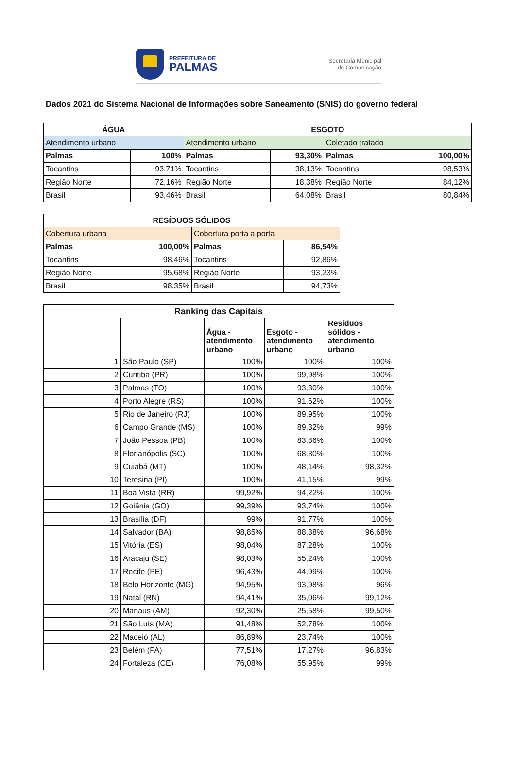PREFEITURA DE
PALMAS
Secretaria Municipal
de Comunicação
Dados 2021 do Sistema Nacional de Informações sobre Saneamento (SNIS) do governo federal
| ÁGUA | | ESGOTO | | | |
| --- | --- | --- | --- | --- | --- |
| Atendimento urbano | | Atendimento urbano | | Coletado tratado | |
| Palmas | 100% | Palmas | 93,30% | Palmas | 100,00% |
| Tocantins | 93,71% | Tocantins | 38,13% | Tocantins | 98,53% |
| Região Norte | 72,16% | Região Norte | 18,38% | Região Norte | 84,12% |
| Brasil | 93,46% | Brasil | 64,08% | Brasil | 80,84% |
| RESÍDUOS SÓLIDOS | | | |
| --- | --- | --- | --- |
| Cobertura urbana | | Cobertura porta a porta | |
| Palmas | 100,00% | Palmas | 86,54% |
| Tocantins | 98,46% | Tocantins | 92,86% |
| Região Norte | 95,68% | Região Norte | 93,23% |
| Brasil | 98,35% | Brasil | 94,73% |
| Ranking das Capitais | | | | |
| --- | --- | --- | --- | --- |
| | | Água - atendimento urbano | Esgoto - atendimento urbano | Resíduos sólidos - atendimento urbano |
| 1 | São Paulo (SP) | 100% | 100% | 100% |
| 2 | Curitiba (PR) | 100% | 99,98% | 100% |
| 3 | Palmas (TO) | 100% | 93,30% | 100% |
| 4 | Porto Alegre (RS) | 100% | 91,62% | 100% |
| 5 | Rio de Janeiro (RJ) | 100% | 89,95% | 100% |
| 6 | Campo Grande (MS) | 100% | 89,32% | 99% |
| 7 | João Pessoa (PB) | 100% | 83,86% | 100% |
| 8 | Florianópolis (SC) | 100% | 68,30% | 100% |
| 9 | Cuiabá (MT) | 100% | 48,14% | 98,32% |
| 10 | Teresina (PI) | 100% | 41,15% | 99% |
| 11 | Boa Vista (RR) | 99,92% | 94,22% | 100% |
| 12 | Goiânia (GO) | 99,39% | 93,74% | 100% |
| 13 | Brasília (DF) | 99% | 91,77% | 100% |
| 14 | Salvador (BA) | 98,85% | 88,38% | 96,68% |
| 15 | Vitória (ES) | 98,04% | 87,28% | 100% |
| 16 | Aracaju (SE) | 98,03% | 55,24% | 100% |
| 17 | Recife (PE) | 96,43% | 44,99% | 100% |
| 18 | Belo Horizonte (MG) | 94,95% | 93,98% | 96% |
| 19 | Natal (RN) | 94,41% | 35,06% | 99,12% |
| 20 | Manaus (AM) | 92,30% | 25,58% | 99,50% |
| 21 | São Luís (MA) | 91,48% | 52,78% | 100% |
| 22 | Maceió (AL) | 86,89% | 23,74% | 100% |
| 23 | Belém (PA) | 77,51% | 17,27% | 96,83% |
| 24 | Fortaleza (CE) | 76,08% | 55,95% | 99% |